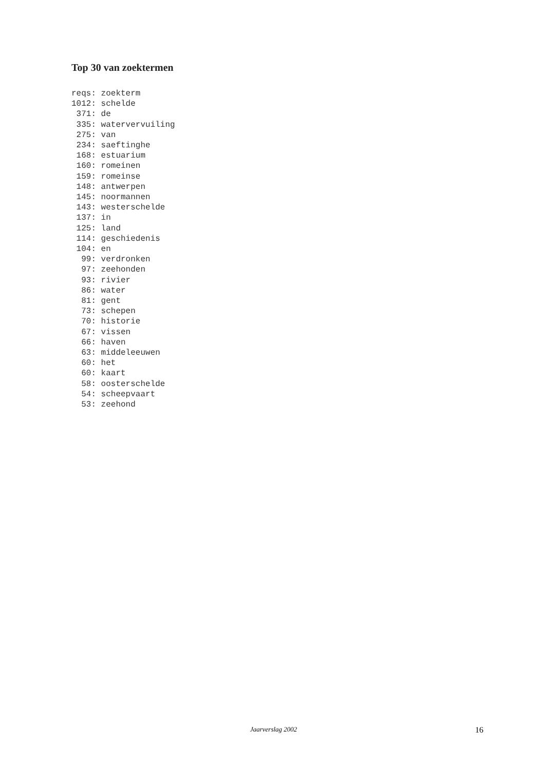Top 30 van zoektermen
reqs: zoekterm
1012: schelde
 371: de
 335: watervervuiling
 275: van
 234: saeftinghe
 168: estuarium
 160: romeinen
 159: romeinse
 148: antwerpen
 145: noormannen
 143: westerschelde
 137: in
 125: land
 114: geschiedenis
 104: en
  99: verdronken
  97: zeehonden
  93: rivier
  86: water
  81: gent
  73: schepen
  70: historie
  67: vissen
  66: haven
  63: middeleeuwen
  60: het
  60: kaart
  58: oosterschelde
  54: scheepvaart
  53: zeehond
Jaarverslag 2002 16